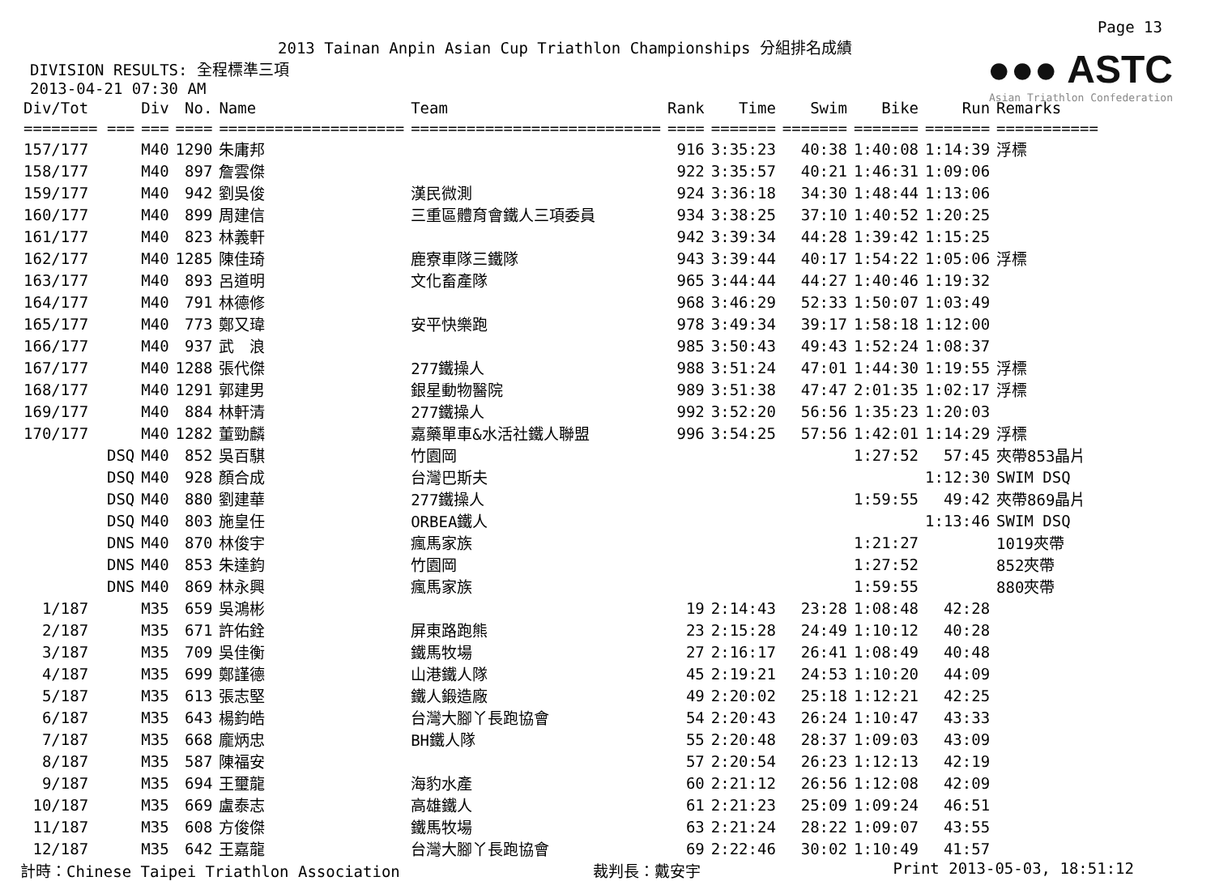Page 13
2013 Tainan Anpin Asian Cup Triathlon Championships 分組排名成績
DIVISION RESULTS: 全程標準三項
2013-04-21 07:30 AM
●●● ASTC
Asian Triathlon Confederation
| Div/Tot | Div | No. | Name | Team | Rank | Time | Swim | Bike | Run | Remarks |
| --- | --- | --- | --- | --- | --- | --- | --- | --- | --- | --- |
| ======== === | === | ==== | ==================== | =========================== | ==== | ======= | ======= | ======= | ======= | =========== |
| 157/177 | M40 | 1290 | 朱庸邦 | | 916 | 3:35:23 | 40:38 | 1:40:08 | 1:14:39 | 浮標 |
| 158/177 | M40 | 897 | 詹雲傑 | | 922 | 3:35:57 | 40:21 | 1:46:31 | 1:09:06 | |
| 159/177 | M40 | 942 | 劉吳俊 | 漢民微測 | 924 | 3:36:18 | 34:30 | 1:48:44 | 1:13:06 | |
| 160/177 | M40 | 899 | 周建信 | 三重區體育會鐵人三項委員 | 934 | 3:38:25 | 37:10 | 1:40:52 | 1:20:25 | |
| 161/177 | M40 | 823 | 林義軒 | | 942 | 3:39:34 | 44:28 | 1:39:42 | 1:15:25 | |
| 162/177 | M40 | 1285 | 陳佳琦 | 鹿寮車隊三鐵隊 | 943 | 3:39:44 | 40:17 | 1:54:22 | 1:05:06 | 浮標 |
| 163/177 | M40 | 893 | 呂道明 | 文化畜產隊 | 965 | 3:44:44 | 44:27 | 1:40:46 | 1:19:32 | |
| 164/177 | M40 | 791 | 林德修 | | 968 | 3:46:29 | 52:33 | 1:50:07 | 1:03:49 | |
| 165/177 | M40 | 773 | 鄭又瑋 | 安平快樂跑 | 978 | 3:49:34 | 39:17 | 1:58:18 | 1:12:00 | |
| 166/177 | M40 | 937 | 武 浪 | | 985 | 3:50:43 | 49:43 | 1:52:24 | 1:08:37 | |
| 167/177 | M40 | 1288 | 張代傑 | 277鐵操人 | 988 | 3:51:24 | 47:01 | 1:44:30 | 1:19:55 | 浮標 |
| 168/177 | M40 | 1291 | 郭建男 | 銀星動物醫院 | 989 | 3:51:38 | 47:47 | 2:01:35 | 1:02:17 | 浮標 |
| 169/177 | M40 | 884 | 林軒清 | 277鐵操人 | 992 | 3:52:20 | 56:56 | 1:35:23 | 1:20:03 | |
| 170/177 | M40 | 1282 | 董勁麟 | 嘉藥單車&水活社鐵人聯盟 | 996 | 3:54:25 | 57:56 | 1:42:01 | 1:14:29 | 浮標 |
| DSQ | M40 | 852 | 吳百騏 | 竹園岡 | | | | 1:27:52 | 57:45 | 夾帶853晶片 |
| DSQ | M40 | 928 | 顏合成 | 台灣巴斯夫 | | | | | 1:12:30 | SWIM DSQ |
| DSQ | M40 | 880 | 劉建華 | 277鐵操人 | | | | 1:59:55 | 49:42 | 夾帶869晶片 |
| DSQ | M40 | 803 | 施皇任 | ORBEA鐵人 | | | | | 1:13:46 | SWIM DSQ |
| DNS | M40 | 870 | 林俊宇 | 瘋馬家族 | | | | 1:21:27 | | 1019夾帶 |
| DNS | M40 | 853 | 朱達鈞 | 竹園岡 | | | | 1:27:52 | | 852夾帶 |
| DNS | M40 | 869 | 林永興 | 瘋馬家族 | | | | 1:59:55 | | 880夾帶 |
| 1/187 | M35 | 659 | 吳鴻彬 | | 19 | 2:14:43 | 23:28 | 1:08:48 | 42:28 | |
| 2/187 | M35 | 671 | 許佑銓 | 屏東路跑熊 | 23 | 2:15:28 | 24:49 | 1:10:12 | 40:28 | |
| 3/187 | M35 | 709 | 吳佳衡 | 鐵馬牧場 | 27 | 2:16:17 | 26:41 | 1:08:49 | 40:48 | |
| 4/187 | M35 | 699 | 鄭謹德 | 山港鐵人隊 | 45 | 2:19:21 | 24:53 | 1:10:20 | 44:09 | |
| 5/187 | M35 | 613 | 張志堅 | 鐵人鍛造廠 | 49 | 2:20:02 | 25:18 | 1:12:21 | 42:25 | |
| 6/187 | M35 | 643 | 楊鈞皓 | 台灣大腳丫長跑協會 | 54 | 2:20:43 | 26:24 | 1:10:47 | 43:33 | |
| 7/187 | M35 | 668 | 龐炳忠 | BH鐵人隊 | 55 | 2:20:48 | 28:37 | 1:09:03 | 43:09 | |
| 8/187 | M35 | 587 | 陳福安 | | 57 | 2:20:54 | 26:23 | 1:12:13 | 42:19 | |
| 9/187 | M35 | 694 | 王璽龍 | 海豹水產 | 60 | 2:21:12 | 26:56 | 1:12:08 | 42:09 | |
| 10/187 | M35 | 669 | 盧泰志 | 高雄鐵人 | 61 | 2:21:23 | 25:09 | 1:09:24 | 46:51 | |
| 11/187 | M35 | 608 | 方俊傑 | 鐵馬牧場 | 63 | 2:21:24 | 28:22 | 1:09:07 | 43:55 | |
| 12/187 | M35 | 642 | 王嘉龍 | 台灣大腳丫長跑協會 | 69 | 2:22:46 | 30:02 | 1:10:49 | 41:57 | |
計時：Chinese Taipei Triathlon Association 裁判長：戴安宇 Print 2013-05-03, 18:51:12